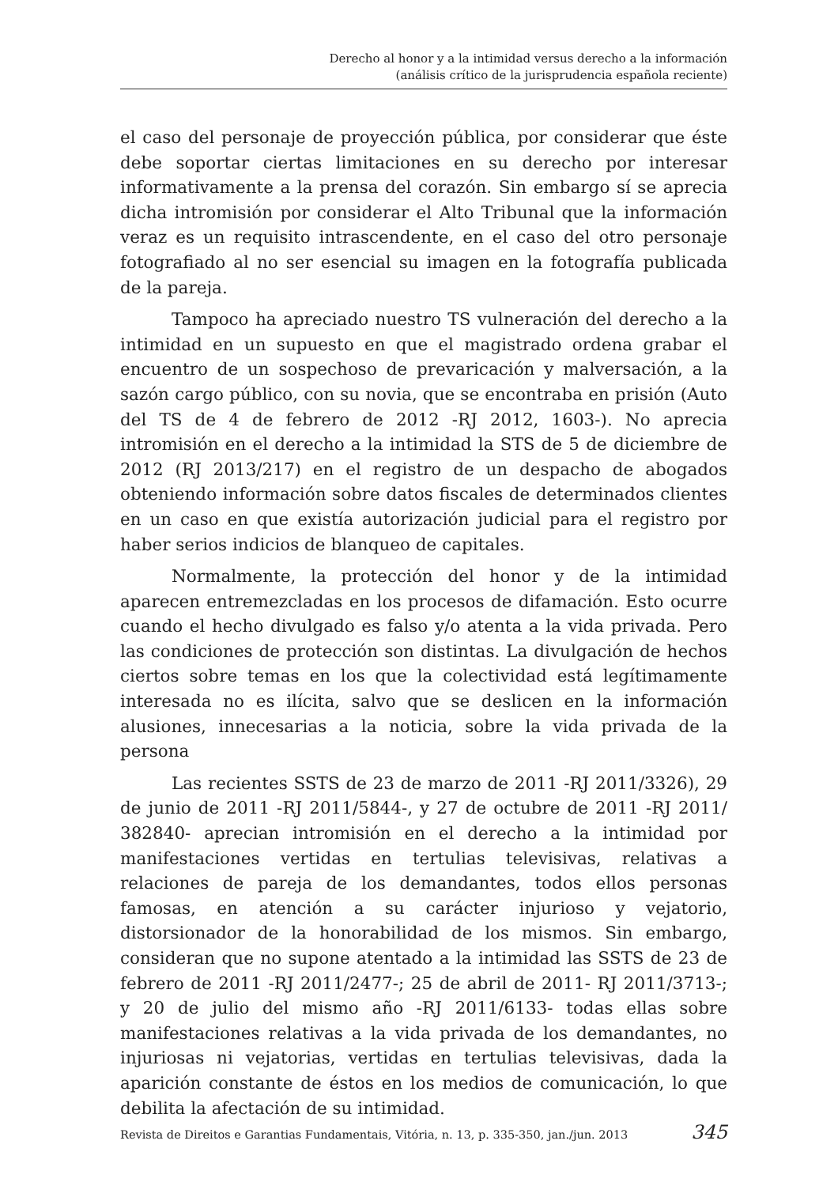Derecho al honor y a la intimidad versus derecho a la información
(análisis crítico de la jurisprudencia española reciente)
el caso del personaje de proyección pública, por considerar que éste debe soportar ciertas limitaciones en su derecho por interesar informativamente a la prensa del corazón. Sin embargo sí se aprecia dicha intromisión por considerar el Alto Tribunal que la información veraz es un requisito intrascendente, en el caso del otro personaje fotografiado al no ser esencial su imagen en la fotografía publicada de la pareja.
Tampoco ha apreciado nuestro TS vulneración del derecho a la intimidad en un supuesto en que el magistrado ordena grabar el encuentro de un sospechoso de prevaricación y malversación, a la sazón cargo público, con su novia, que se encontraba en prisión (Auto del TS de 4 de febrero de 2012 -RJ 2012, 1603-). No aprecia intromisión en el derecho a la intimidad la STS de 5 de diciembre de 2012 (RJ 2013/217) en el registro de un despacho de abogados obteniendo información sobre datos fiscales de determinados clientes en un caso en que existía autorización judicial para el registro por haber serios indicios de blanqueo de capitales.
Normalmente, la protección del honor y de la intimidad aparecen entremezcladas en los procesos de difamación. Esto ocurre cuando el hecho divulgado es falso y/o atenta a la vida privada. Pero las condiciones de protección son distintas. La divulgación de hechos ciertos sobre temas en los que la colectividad está legítimamente interesada no es ilícita, salvo que se deslicen en la información alusiones, innecesarias a la noticia, sobre la vida privada de la persona
Las recientes SSTS de 23 de marzo de 2011 -RJ 2011/3326), 29 de junio de 2011 -RJ 2011/5844-, y 27 de octubre de 2011 -RJ 2011/ 382840- aprecian intromisión en el derecho a la intimidad por manifestaciones vertidas en tertulias televisivas, relativas a relaciones de pareja de los demandantes, todos ellos personas famosas, en atención a su carácter injurioso y vejatorio, distorsionador de la honorabilidad de los mismos. Sin embargo, consideran que no supone atentado a la intimidad las SSTS de 23 de febrero de 2011 -RJ 2011/2477-; 25 de abril de 2011- RJ 2011/3713-; y 20 de julio del mismo año -RJ 2011/6133- todas ellas sobre manifestaciones relativas a la vida privada de los demandantes, no injuriosas ni vejatorias, vertidas en tertulias televisivas, dada la aparición constante de éstos en los medios de comunicación, lo que debilita la afectación de su intimidad.
Revista de Direitos e Garantias Fundamentais, Vitória, n. 13, p. 335-350, jan./jun. 2013 345